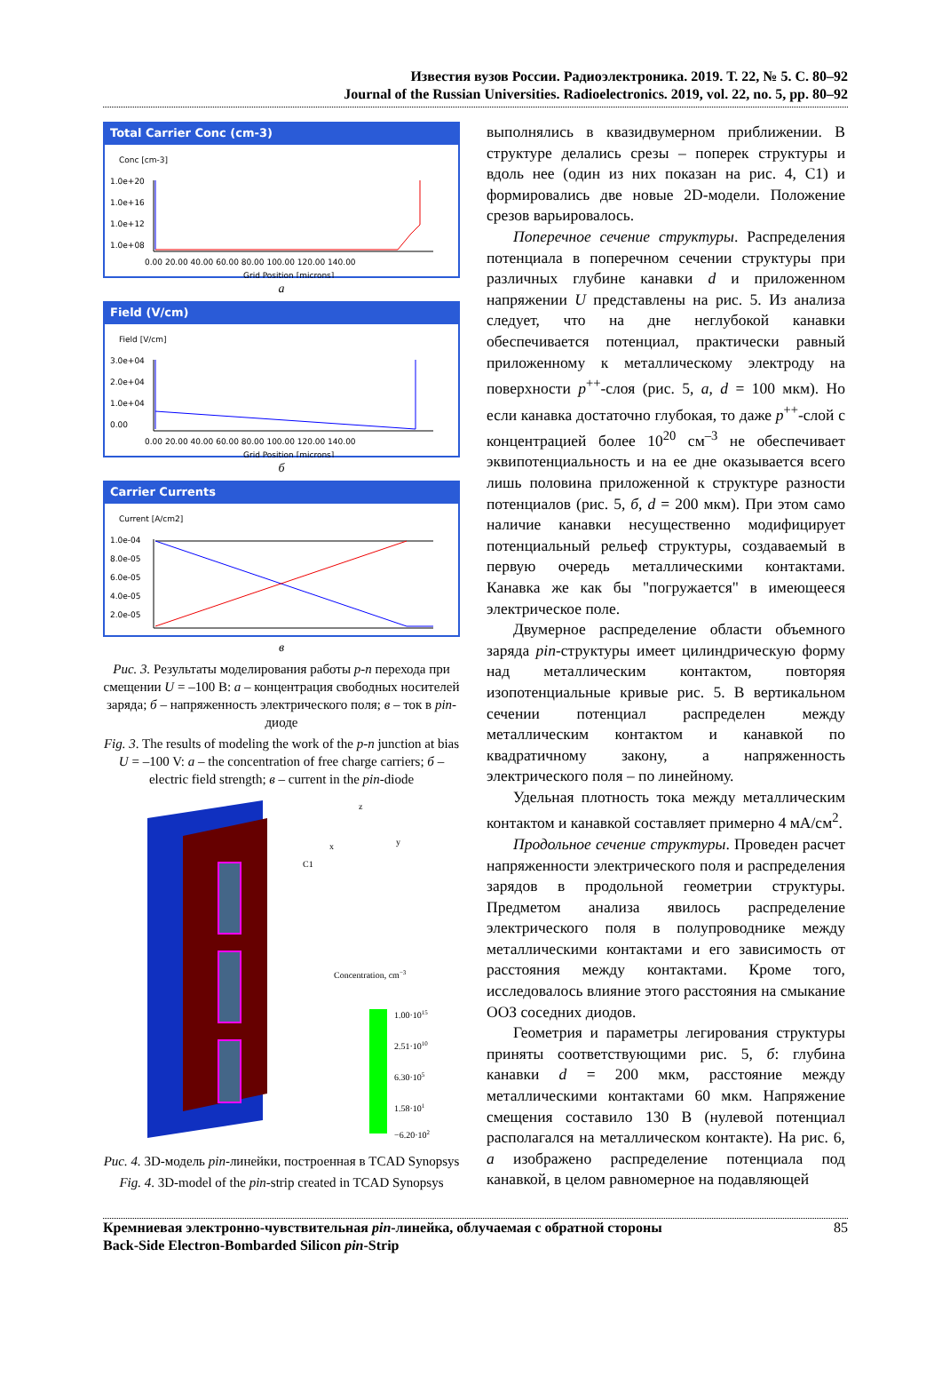Известия вузов России. Радиоэлектроника. 2019. Т. 22, № 5. С. 80–92
Journal of the Russian Universities. Radioelectronics. 2019, vol. 22, no. 5, pp. 80–92
Total Carrier Conc (cm-3)
Conc [cm-3]
1.0e+20
1.0e+16
1.0e+12
1.0e+08
0.00 20.00 40.00 60.00 80.00 100.00 120.00 140.00
Grid Position [microns]
а
Field (V/cm)
Field [V/cm]
3.0e+04
2.0e+04
1.0e+04
0.00
0.00 20.00 40.00 60.00 80.00 100.00 120.00 140.00
Grid Position [microns]
б
Carrier Currents
Current [A/cm2]
1.0e-04
8.0e-05
6.0e-05
4.0e-05
2.0e-05
в
Рис. 3. Результаты моделирования работы p-n перехода при смещении U = –100 В: а – концентрация свободных носителей заряда; б – напряженность электрического поля; в – ток в pin-диоде
Fig. 3. The results of modeling the work of the p-n junction at bias U = –100 V: а – the concentration of free charge carriers; б – electric field strength; в – current in the pin-diode
C1
Concentration, cm−3
1.00·1015
2.51·1010
6.30·105
1.58·101
−6.20·102
z
y
x
Рис. 4. 3D-модель pin-линейки, построенная в TCAD Synopsys
Fig. 4. 3D-model of the pin-strip created in TCAD Synopsys
выполнялись в квазидвумерном приближении. В структуре делались срезы – поперек структуры и вдоль нее (один из них показан на рис. 4, C1) и формировались две новые 2D-модели. Положение срезов варьировалось.
Поперечное сечение структуры. Распределения потенциала в поперечном сечении структуры при различных глубине канавки d и приложенном напряжении U представлены на рис. 5. Из анализа следует, что на дне неглубокой канавки обеспечивается потенциал, практически равный приложенному к металлическому электроду на поверхности p<sup>++</sup>-слоя (рис. 5, а, d = 100 мкм). Но если канавка достаточно глубокая, то даже p<sup>++</sup>-слой с концентрацией более 10<sup>20</sup> см<sup>–3</sup> не обеспечивает эквипотенциальность и на ее дне оказывается всего лишь половина приложенной к структуре разности потенциалов (рис. 5, б, d = 200 мкм). При этом само наличие канавки несущественно модифицирует потенциальный рельеф структуры, создаваемый в первую очередь металлическими контактами. Канавка же как бы "погружается" в имеющееся электрическое поле.
Двумерное распределение области объемного заряда pin-структуры имеет цилиндрическую форму над металлическим контактом, повторяя изопотенциальные кривые рис. 5. В вертикальном сечении потенциал распределен между металлическим контактом и канавкой по квадратичному закону, а напряженность электрического поля – по линейному.
Удельная плотность тока между металлическим контактом и канавкой составляет примерно 4 мА/см<sup>2</sup>.
Продольное сечение структуры. Проведен расчет напряженности электрического поля и распределения зарядов в продольной геометрии структуры. Предметом анализа явилось распределение электрического поля в полупроводнике между металлическими контактами и его зависимость от расстояния между контактами. Кроме того, исследовалось влияние этого расстояния на смыкание ООЗ соседних диодов.
Геометрия и параметры легирования структуры приняты соответствующими рис. 5, б: глубина канавки d = 200 мкм, расстояние между металлическими контактами 60 мкм. Напряжение смещения составило 130 В (нулевой потенциал располагался на металлическом контакте). На рис. 6, а изображено распределение потенциала под канавкой, в целом равномерное на подавляющей
Кремниевая электронно-чувствительная pin-линейка, облучаемая с обратной стороны
Back-Side Electron-Bombarded Silicon pin-Strip
85